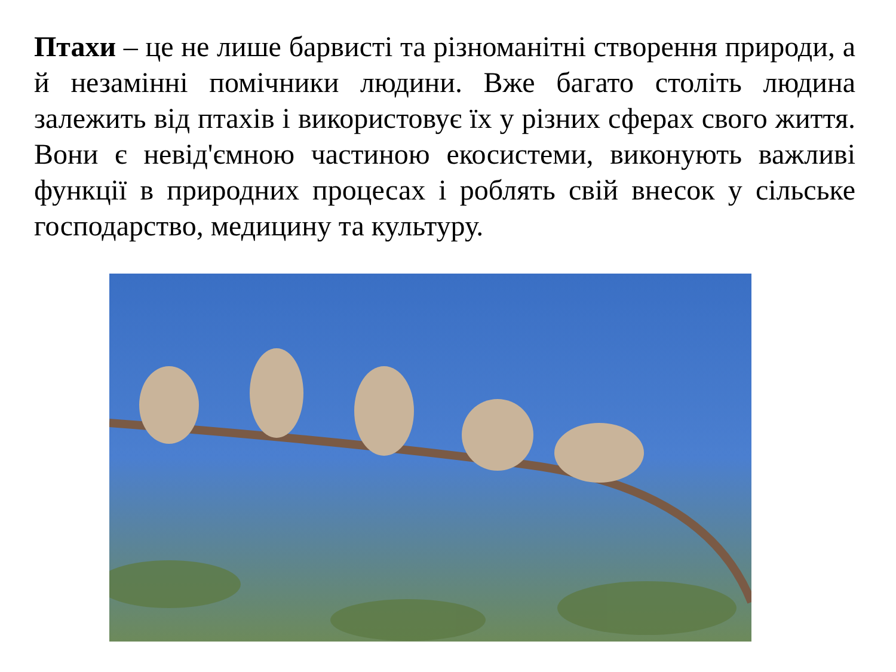Птахи – це не лише барвисті та різноманітні створення природи, а й незамінні помічники людини. Вже багато століть людина залежить від птахів і використовує їх у різних сферах свого життя. Вони є невід'ємною частиною екосистеми, виконують важливі функції в природних процесах і роблять свій внесок у сільське господарство, медицину та культуру.